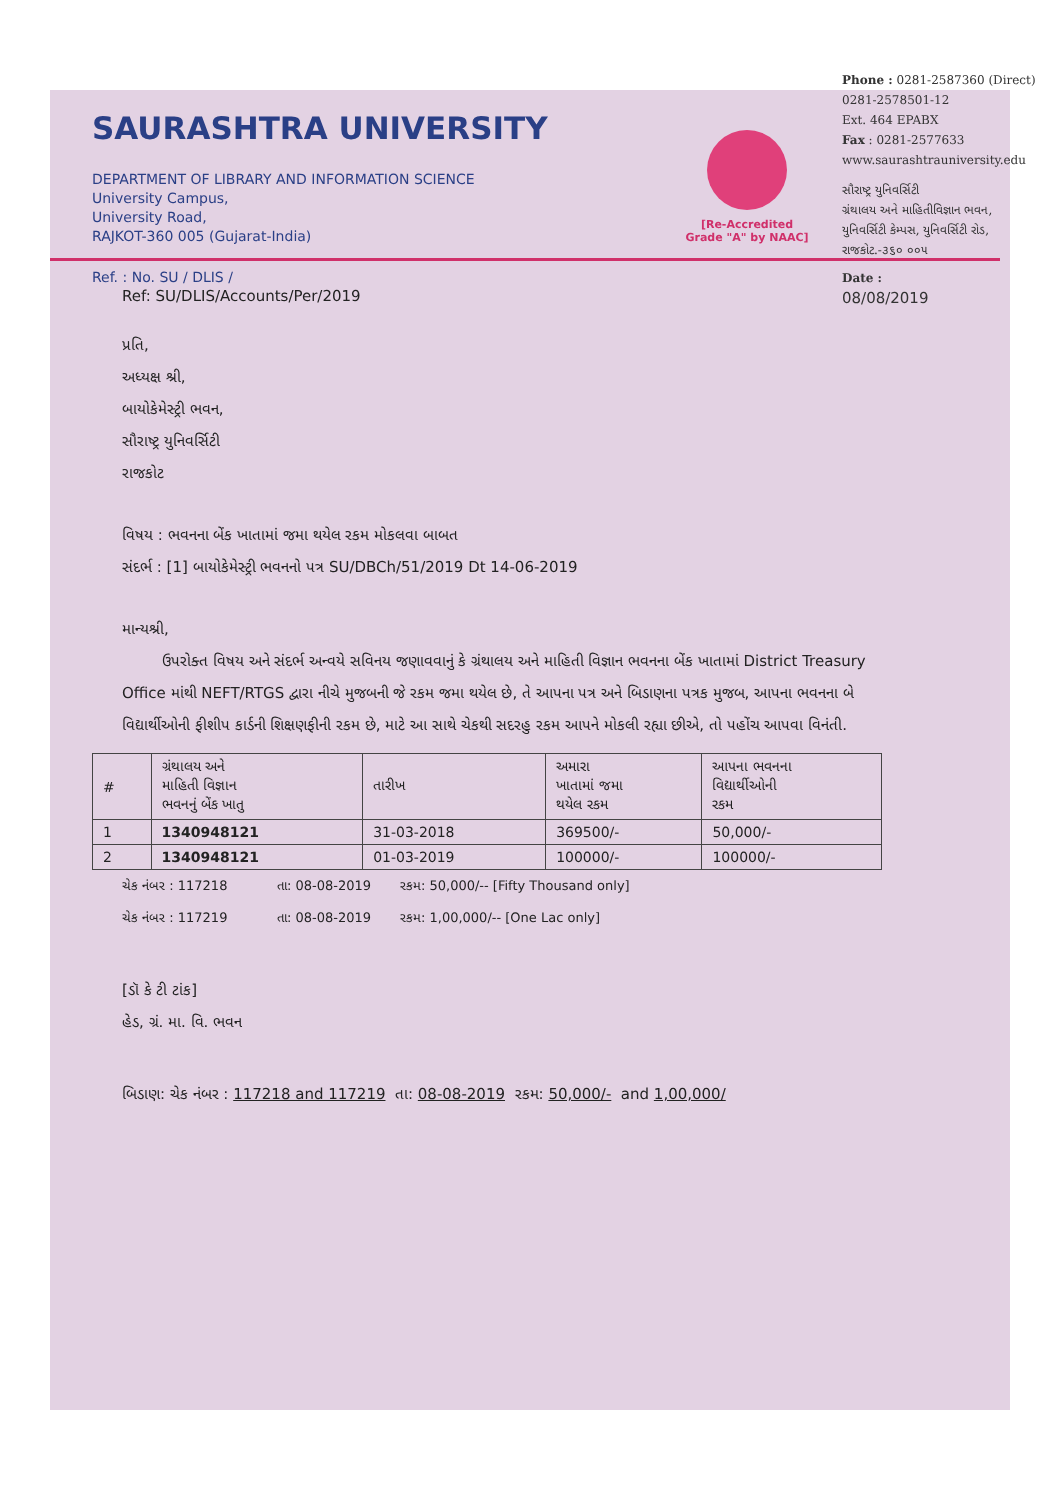SAURASHTRA UNIVERSITY
DEPARTMENT OF LIBRARY AND INFORMATION SCIENCE
University Campus,
University Road,
RAJKOT-360 005 (Gujarat-India)
Ref. : No. SU / DLIS /
Ref: SU/DLIS/Accounts/Per/2019
[Re-Accredited
Grade "A" by NAAC]
Phone : 0281-2587360 (Direct)
0281-2578501-12
Ext. 464 EPABX
Fax : 0281-2577633
www.saurashtrauniversity.edu
સૌરાષ્ટ્ર યુનિવર્સિટી
ગ્રંથાલય અને માહિતીવિજ્ઞાન ભવન,
યુનિવર્સિટી કેમ્પસ, યુનિવર્સિટી રોડ,
રાજકોટ.-૩૬૦ ૦૦૫
Date :
08/08/2019
પ્રતિ,
અધ્યક્ષ શ્રી,
બાયોકેમેસ્ટ્રી ભવન,
સૌરાષ્ટ્ર યુનિવર્સિટી
રાજકોટ
વિષય : ભવનના બેંક ખાતામાં જમા થયેલ રકમ મોકલવા બાબત
સંદર્ભ : [1] બાયોકેમેસ્ટ્રી ભવનનો પત્ર SU/DBCh/51/2019 Dt 14-06-2019
માન્યશ્રી,
ઉપરોક્ત વિષય અને સંદર્ભ અન્વયે સવિનય જણાવવાનું કે ગ્રંથાલય અને માહિતી વિજ્ઞાન ભવનના બેંક ખાતામાં District Treasury Office માંથી NEFT/RTGS દ્વારા નીચે મુજબની જે રકમ જમા થયેલ છે, તે આપના પત્ર અને બિડાણના પત્રક મુજબ, આપના ભવનના બે વિદ્યાર્થીઓની ફીશીપ કાર્ડની શિક્ષણફીની રકમ છે, માટે આ સાથે ચેકથી સદરહુ રકમ આપને મોકલી રહ્યા છીએ, તો પહોંચ આપવા વિનંતી.
| # | ગ્રંથાલય અને માહિતી વિજ્ઞાન ભવનનું બેંક ખાતુ | તારીખ | અમારા ખાતામાં જમા થયેલ રકમ | આપના ભવનના વિદ્યાર્થીઓની રકમ |
| --- | --- | --- | --- | --- |
| 1 | 1340948121 | 31-03-2018 | 369500/- | 50,000/- |
| 2 | 1340948121 | 01-03-2019 | 100000/- | 100000/- |
ચેક નંબર : 117218 તા: 08-08-2019 રકમ: 50,000/-- [Fifty Thousand only]
ચેક નંબર : 117219 તા: 08-08-2019 રકમ: 1,00,000/-- [One Lac only]
[ડૉ કે ટી ટાંક]
હેડ, ગ્રં. મા. વિ. ભવન
બિડાણ: ચેક નંબર : 117218 and 117219 તા: 08-08-2019 રકમ: 50,000/- and 1,00,000/